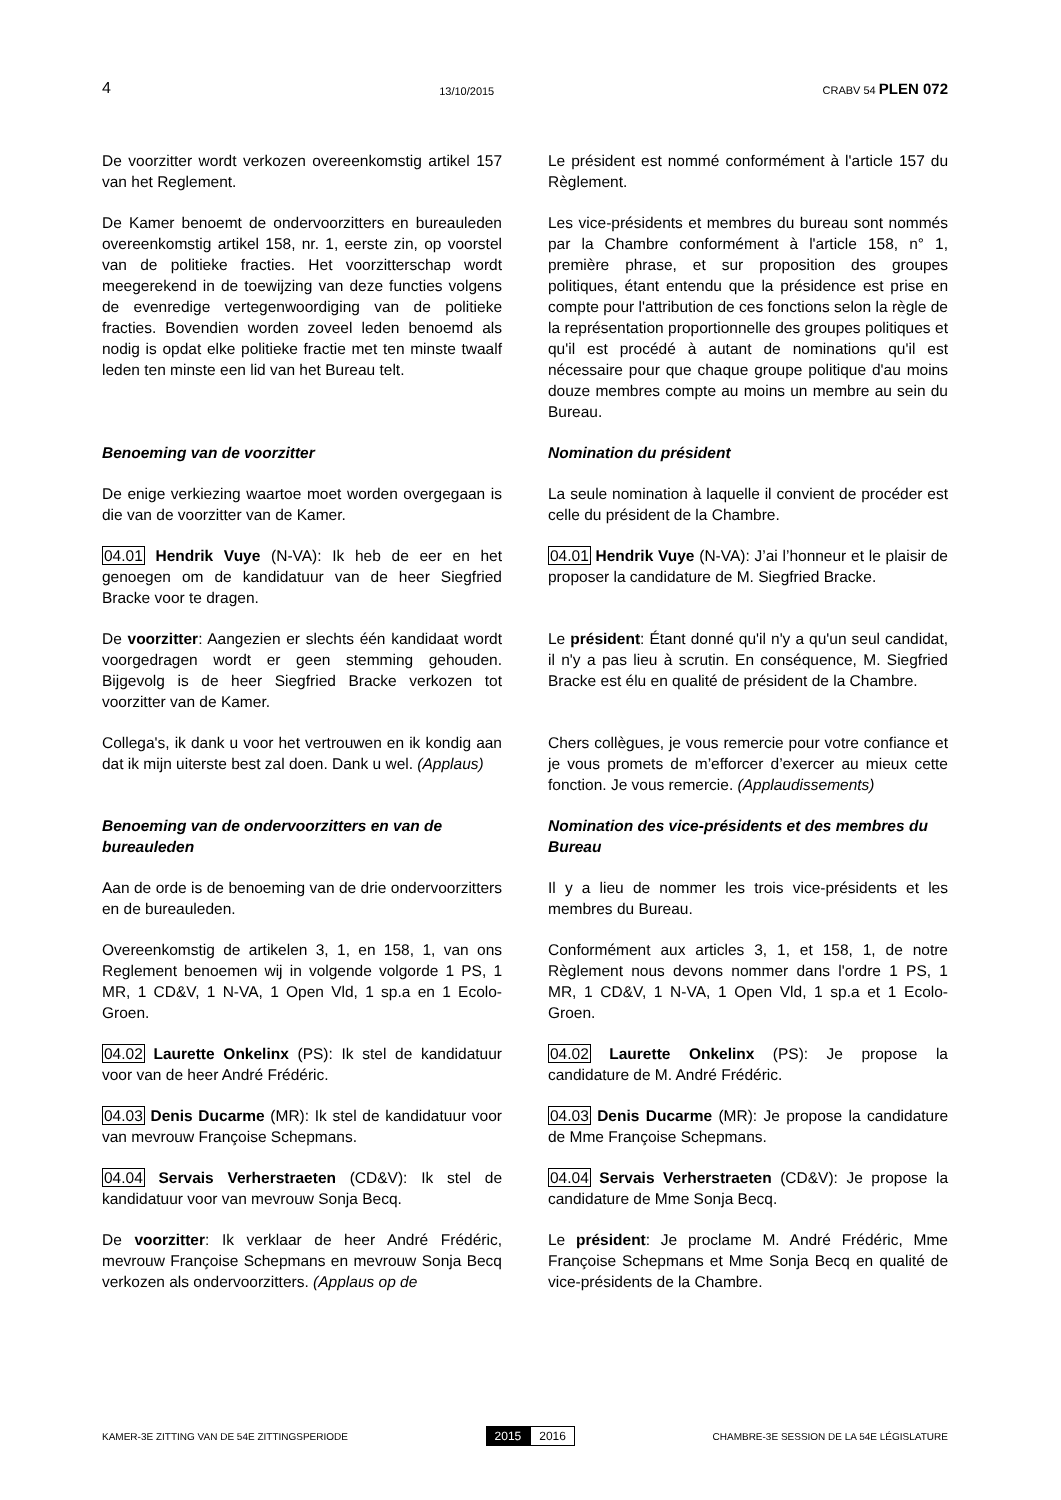4 13/10/2015 CRABV 54 PLEN 072
De voorzitter wordt verkozen overeenkomstig artikel 157 van het Reglement.
Le président est nommé conformément à l'article 157 du Règlement.
De Kamer benoemt de ondervoorzitters en bureauleden overeenkomstig artikel 158, nr. 1, eerste zin, op voorstel van de politieke fracties. Het voorzitterschap wordt meegerekend in de toewijzing van deze functies volgens de evenredige vertegenwoordiging van de politieke fracties. Bovendien worden zoveel leden benoemd als nodig is opdat elke politieke fractie met ten minste twaalf leden ten minste een lid van het Bureau telt.
Les vice-présidents et membres du bureau sont nommés par la Chambre conformément à l'article 158, n° 1, première phrase, et sur proposition des groupes politiques, étant entendu que la présidence est prise en compte pour l'attribution de ces fonctions selon la règle de la représentation proportionnelle des groupes politiques et qu'il est procédé à autant de nominations qu'il est nécessaire pour que chaque groupe politique d'au moins douze membres compte au moins un membre au sein du Bureau.
Benoeming van de voorzitter Nomination du président
De enige verkiezing waartoe moet worden overgegaan is die van de voorzitter van de Kamer.
La seule nomination à laquelle il convient de procéder est celle du président de la Chambre.
04.01 Hendrik Vuye (N-VA): Ik heb de eer en het genoegen om de kandidatuur van de heer Siegfried Bracke voor te dragen.
04.01 Hendrik Vuye (N-VA): J’ai l’honneur et le plaisir de proposer la candidature de M. Siegfried Bracke.
De voorzitter: Aangezien er slechts één kandidaat wordt voorgedragen wordt er geen stemming gehouden. Bijgevolg is de heer Siegfried Bracke verkozen tot voorzitter van de Kamer.
Le président: Étant donné qu'il n'y a qu'un seul candidat, il n'y a pas lieu à scrutin. En conséquence, M. Siegfried Bracke est élu en qualité de président de la Chambre.
Collega's, ik dank u voor het vertrouwen en ik kondig aan dat ik mijn uiterste best zal doen. Dank u wel. (Applaus)
Chers collègues, je vous remercie pour votre confiance et je vous promets de m’efforcer d’exercer au mieux cette fonction. Je vous remercie. (Applaudissements)
Benoeming van de ondervoorzitters en van de bureauleden
Nomination des vice-présidents et des membres du Bureau
Aan de orde is de benoeming van de drie ondervoorzitters en de bureauleden.
Il y a lieu de nommer les trois vice-présidents et les membres du Bureau.
Overeenkomstig de artikelen 3, 1, en 158, 1, van ons Reglement benoemen wij in volgende volgorde 1 PS, 1 MR, 1 CD&V, 1 N-VA, 1 Open Vld, 1 sp.a en 1 Ecolo-Groen.
Conformément aux articles 3, 1, et 158, 1, de notre Règlement nous devons nommer dans l'ordre 1 PS, 1 MR, 1 CD&V, 1 N-VA, 1 Open Vld, 1 sp.a et 1 Ecolo-Groen.
04.02 Laurette Onkelinx (PS): Ik stel de kandidatuur voor van de heer André Frédéric.
04.02 Laurette Onkelinx (PS): Je propose la candidature de M. André Frédéric.
04.03 Denis Ducarme (MR): Ik stel de kandidatuur voor van mevrouw Françoise Schepmans.
04.03 Denis Ducarme (MR): Je propose la candidature de Mme Françoise Schepmans.
04.04 Servais Verherstraeten (CD&V): Ik stel de kandidatuur voor van mevrouw Sonja Becq.
04.04 Servais Verherstraeten (CD&V): Je propose la candidature de Mme Sonja Becq.
De voorzitter: Ik verklaar de heer André Frédéric, mevrouw Françoise Schepmans en mevrouw Sonja Becq verkozen als ondervoorzitters. (Applaus op de
Le président: Je proclame M. André Frédéric, Mme Françoise Schepmans et Mme Sonja Becq en qualité de vice-présidents de la Chambre.
KAMER-3E ZITTING VAN DE 54E ZITTINGSPERIODE 2015 2016 CHAMBRE-3E SESSION DE LA 54E LÉGISLATURE